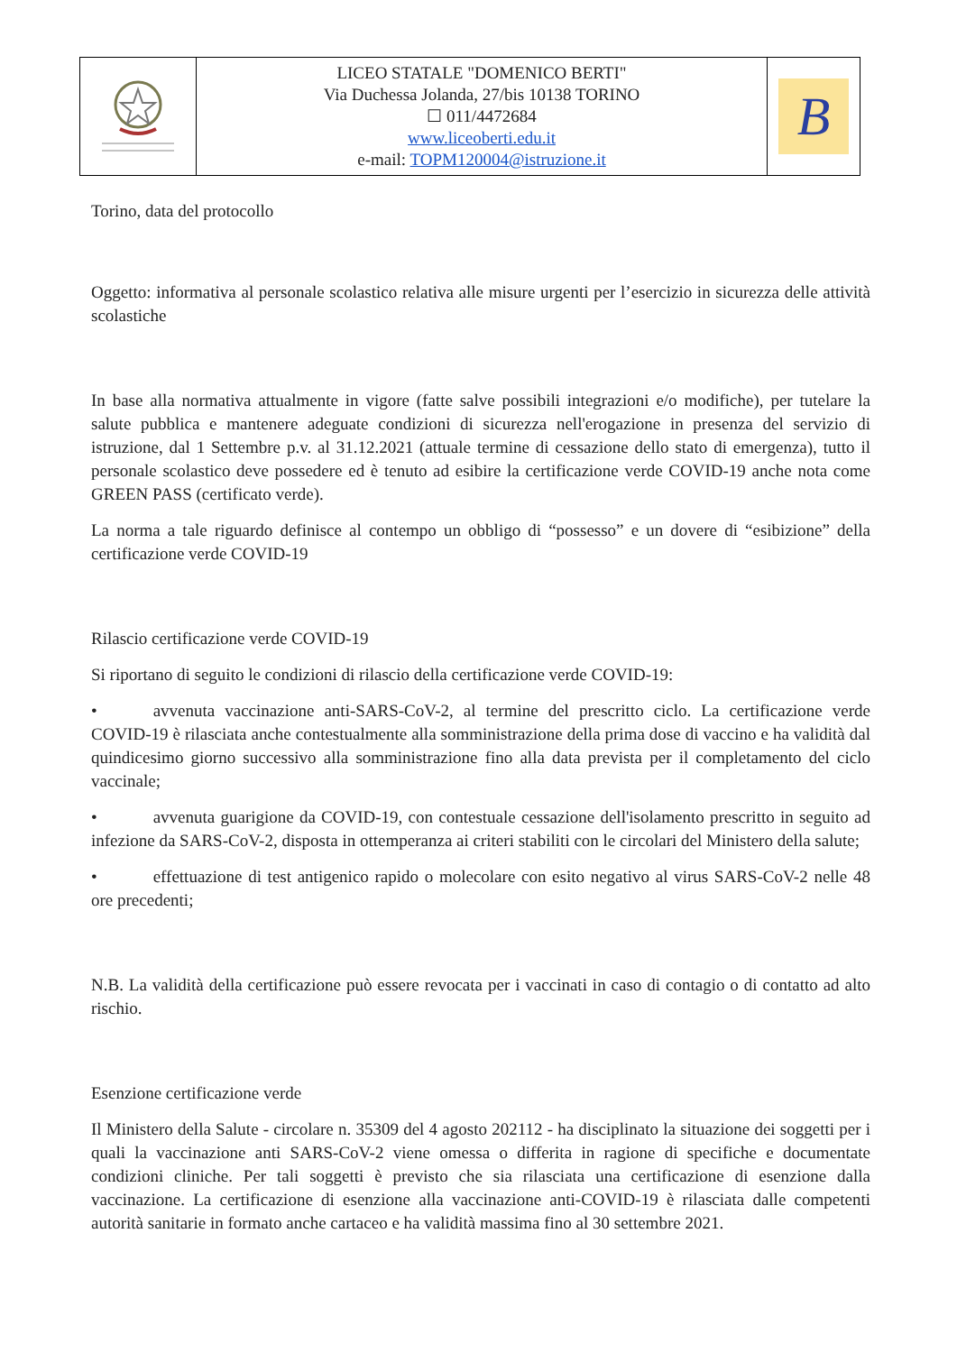| | LICEO STATALE "DOMENICO BERTI" Via Duchessa Jolanda, 27/bis 10138 TORINO ☐ 011/4472684 www.liceoberti.edu.it e-mail: TOPM120004@istruzione.it | B |
Torino, data del protocollo
Oggetto: informativa al personale scolastico relativa alle misure urgenti per l’esercizio in sicurezza delle attività scolastiche
In base alla normativa attualmente in vigore (fatte salve possibili integrazioni e/o modifiche), per tutelare la salute pubblica e mantenere adeguate condizioni di sicurezza nell'erogazione in presenza del servizio di istruzione, dal 1 Settembre p.v. al 31.12.2021 (attuale termine di cessazione dello stato di emergenza), tutto il personale scolastico deve possedere ed è tenuto ad esibire la certificazione verde COVID-19 anche nota come GREEN PASS (certificato verde).
La norma a tale riguardo definisce al contempo un obbligo di “possesso” e un dovere di “esibizione” della certificazione verde COVID-19
Rilascio certificazione verde COVID-19
Si riportano di seguito le condizioni di rilascio della certificazione verde COVID-19:
• avvenuta vaccinazione anti-SARS-CoV-2, al termine del prescritto ciclo. La certificazione verde COVID-19 è rilasciata anche contestualmente alla somministrazione della prima dose di vaccino e ha validità dal quindicesimo giorno successivo alla somministrazione fino alla data prevista per il completamento del ciclo vaccinale;
• avvenuta guarigione da COVID-19, con contestuale cessazione dell'isolamento prescritto in seguito ad infezione da SARS-CoV-2, disposta in ottemperanza ai criteri stabiliti con le circolari del Ministero della salute;
• effettuazione di test antigenico rapido o molecolare con esito negativo al virus SARS-CoV-2 nelle 48 ore precedenti;
N.B. La validità della certificazione può essere revocata per i vaccinati in caso di contagio o di contatto ad alto rischio.
Esenzione certificazione verde
Il Ministero della Salute - circolare n. 35309 del 4 agosto 202112 - ha disciplinato la situazione dei soggetti per i quali la vaccinazione anti SARS-CoV-2 viene omessa o differita in ragione di specifiche e documentate condizioni cliniche. Per tali soggetti è previsto che sia rilasciata una certificazione di esenzione dalla vaccinazione. La certificazione di esenzione alla vaccinazione anti-COVID-19 è rilasciata dalle competenti autorità sanitarie in formato anche cartaceo e ha validità massima fino al 30 settembre 2021.